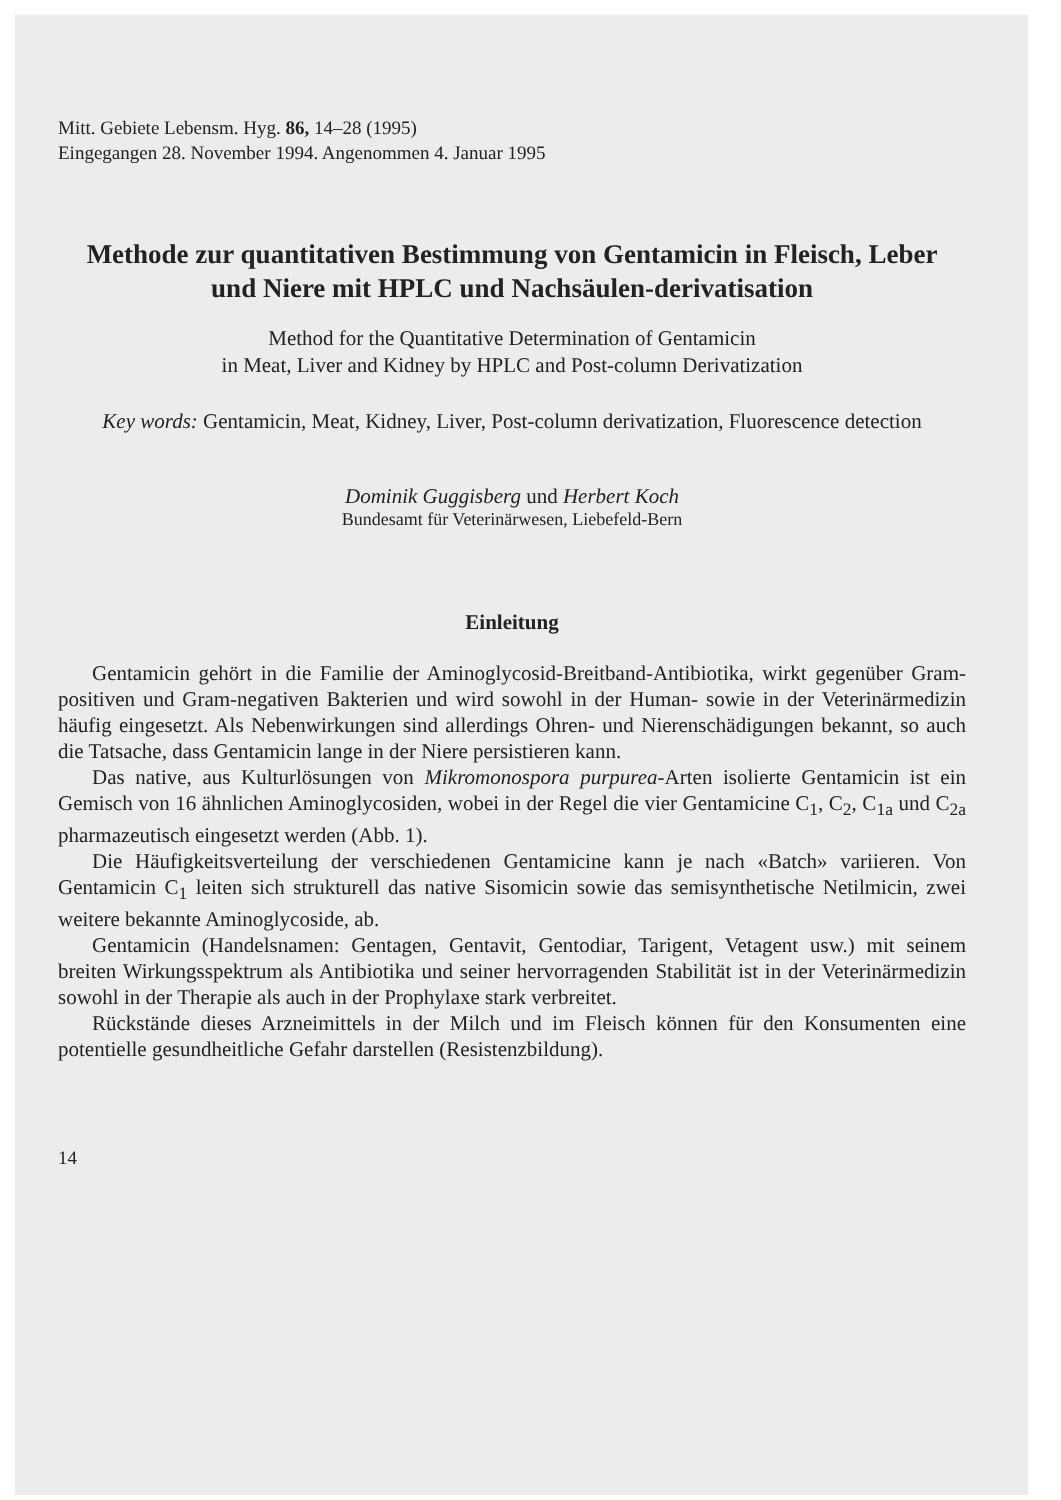Mitt. Gebiete Lebensm. Hyg. 86, 14–28 (1995)
Eingegangen 28. November 1994. Angenommen 4. Januar 1995
Methode zur quantitativen Bestimmung von Gentamicin in Fleisch, Leber und Niere mit HPLC und Nachsäulen-derivatisation
Method for the Quantitative Determination of Gentamicin
in Meat, Liver and Kidney by HPLC and Post-column Derivatization
Key words: Gentamicin, Meat, Kidney, Liver, Post-column derivatization, Fluorescence detection
Dominik Guggisberg und Herbert Koch
Bundesamt für Veterinärwesen, Liebefeld-Bern
Einleitung
Gentamicin gehört in die Familie der Aminoglycosid-Breitband-Antibiotika, wirkt gegenüber Gram-positiven und Gram-negativen Bakterien und wird sowohl in der Human- sowie in der Veterinärmedizin häufig eingesetzt. Als Nebenwirkungen sind allerdings Ohren- und Nierenschädigungen bekannt, so auch die Tatsache, dass Gentamicin lange in der Niere persistieren kann.
Das native, aus Kulturlösungen von Mikromonospora purpurea-Arten isolierte Gentamicin ist ein Gemisch von 16 ähnlichen Aminoglycosiden, wobei in der Regel die vier Gentamicine C<sub>1</sub>, C<sub>2</sub>, C<sub>1a</sub> und C<sub>2a</sub> pharmazeutisch eingesetzt werden (Abb. 1).
Die Häufigkeitsverteilung der verschiedenen Gentamicine kann je nach «Batch» variieren. Von Gentamicin C<sub>1</sub> leiten sich strukturell das native Sisomicin sowie das semisynthetische Netilmicin, zwei weitere bekannte Aminoglycoside, ab.
Gentamicin (Handelsnamen: Gentagen, Gentavit, Gentodiar, Tarigent, Vetagent usw.) mit seinem breiten Wirkungsspektrum als Antibiotika und seiner hervorragenden Stabilität ist in der Veterinärmedizin sowohl in der Therapie als auch in der Prophylaxe stark verbreitet.
Rückstände dieses Arzneimittels in der Milch und im Fleisch können für den Konsumenten eine potentielle gesundheitliche Gefahr darstellen (Resistenzbildung).
14